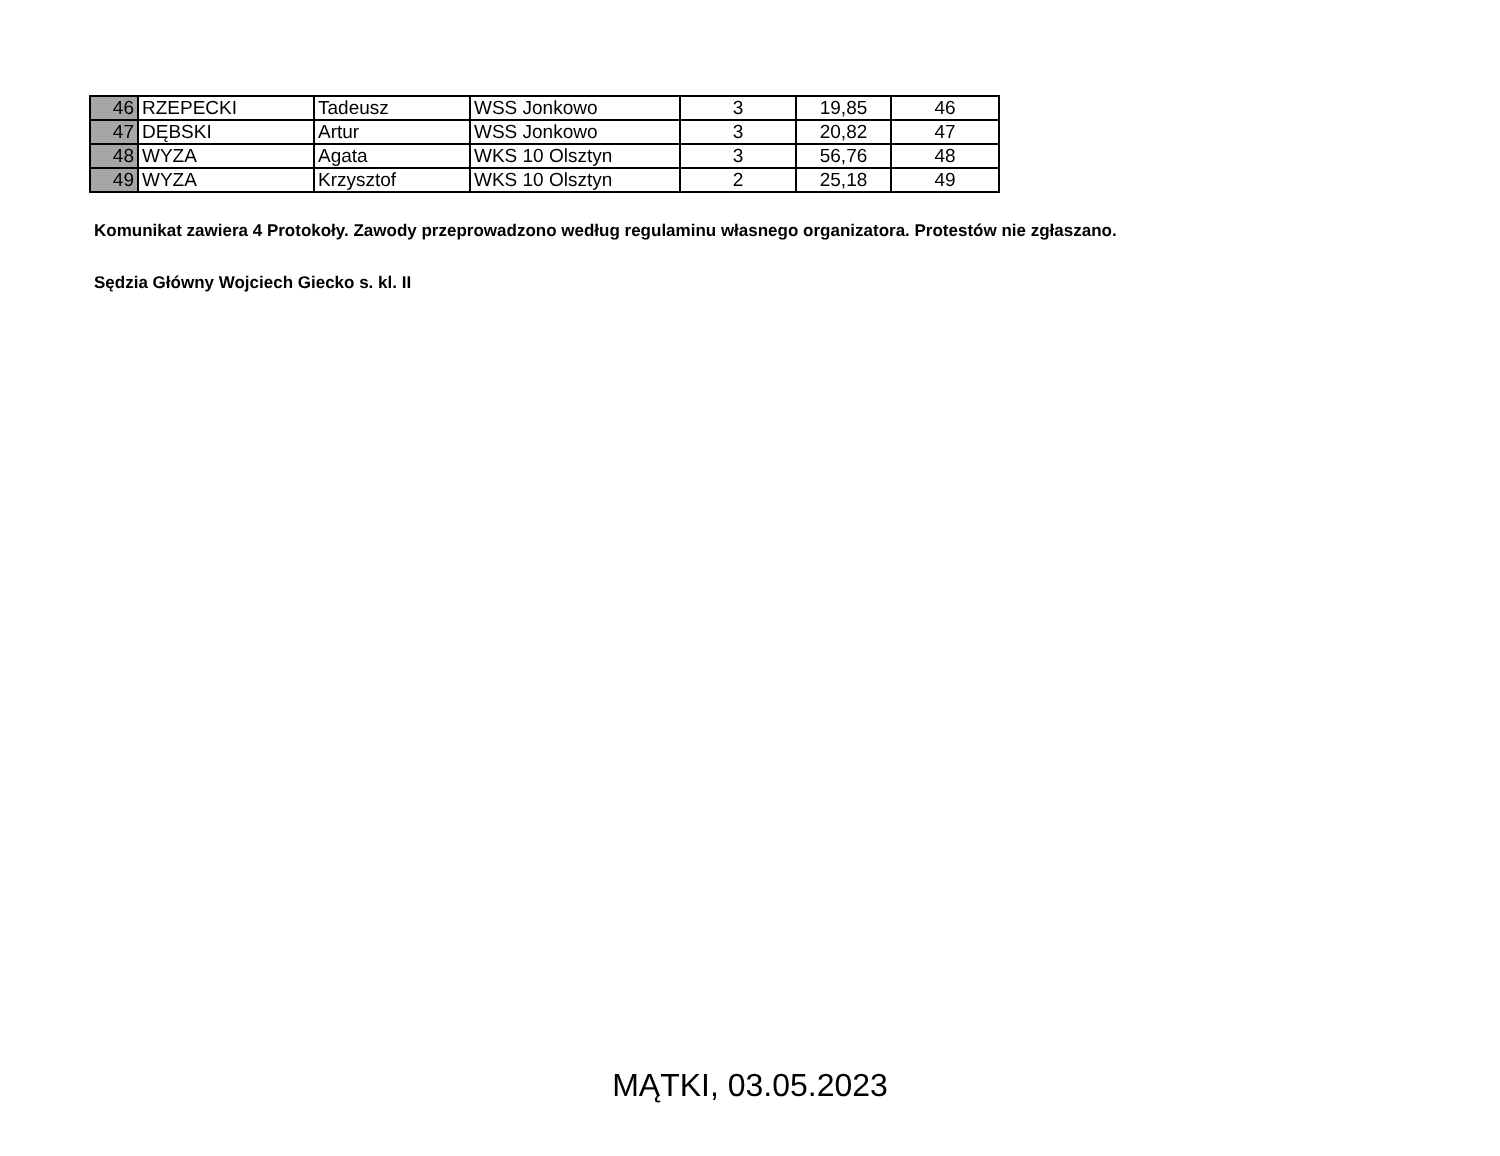| 46 | RZEPECKI | Tadeusz | WSS Jonkowo | 3 | 19,85 | 46 |
| 47 | DĘBSKI | Artur | WSS Jonkowo | 3 | 20,82 | 47 |
| 48 | WYZA | Agata | WKS 10 Olsztyn | 3 | 56,76 | 48 |
| 49 | WYZA | Krzysztof | WKS 10 Olsztyn | 2 | 25,18 | 49 |
Komunikat zawiera 4 Protokoły. Zawody przeprowadzono według regulaminu własnego organizatora. Protestów nie zgłaszano.
Sędzia Główny Wojciech Giecko s. kl. II
MĄTKI, 03.05.2023